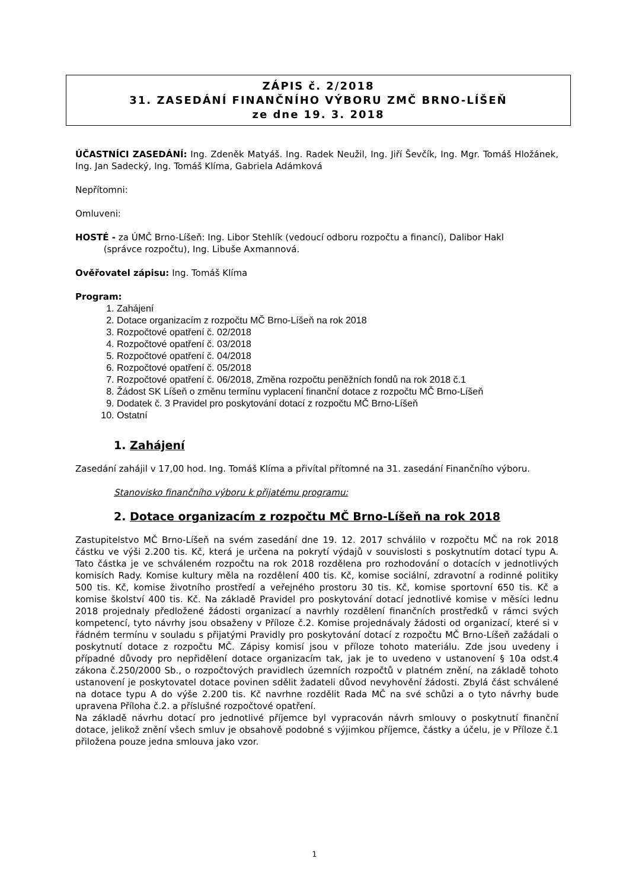ZÁPIS č. 2/2018
31. ZASEDÁNÍ FINANČNÍHO VÝBORU ZMČ BRNO-LÍŠEŇ
ze dne 19. 3. 2018
ÚČASTNÍCI ZASEDÁNÍ: Ing. Zdeněk Matyáš. Ing. Radek Neužil, Ing. Jiří Ševčík, Ing. Mgr. Tomáš Hložánek, Ing. Jan Sadecký, Ing. Tomáš Klíma, Gabriela Adámková
Nepřítomni:
Omluveni:
HOSTÉ - za ÚMČ Brno-Líšeň: Ing. Libor Stehlík (vedoucí odboru rozpočtu a financí), Dalibor Hakl
(správce rozpočtu), Ing. Libuše Axmannová.
Ověřovatel zápisu: Ing. Tomáš Klíma
Program:
1. Zahájení
2. Dotace organizacím z rozpočtu MČ Brno-Líšeň na rok 2018
3. Rozpočtové opatření č. 02/2018
4. Rozpočtové opatření č. 03/2018
5. Rozpočtové opatření č. 04/2018
6. Rozpočtové opatření č. 05/2018
7. Rozpočtové opatření č. 06/2018, Změna rozpočtu peněžních fondů na rok 2018 č.1
8. Žádost SK Líšeň o změnu termínu vyplacení finanční dotace z rozpočtu MČ Brno-Líšeň
9. Dodatek č. 3 Pravidel pro poskytování dotací z rozpočtu MČ Brno-Líšeň
10. Ostatní
1. Zahájení
Zasedání zahájil v 17,00 hod. Ing. Tomáš Klíma a přivítal přítomné na 31. zasedání Finančního výboru.
Stanovisko finančního výboru k přijatému programu:
2. Dotace organizacím z rozpočtu MČ Brno-Líšeň na rok 2018
Zastupitelstvo MČ Brno-Líšeň na svém zasedání dne 19. 12. 2017 schválilo v rozpočtu MČ na rok 2018 částku ve výši 2.200 tis. Kč, která je určena na pokrytí výdajů v souvislosti s poskytnutím dotací typu A. Tato částka je ve schváleném rozpočtu na rok 2018 rozdělena pro rozhodování o dotacích v jednotlivých komisích Rady. Komise kultury měla na rozdělení 400 tis. Kč, komise sociální, zdravotní a rodinné politiky 500 tis. Kč, komise životního prostředí a veřejného prostoru 30 tis. Kč, komise sportovní 650 tis. Kč a komise školství 400 tis. Kč. Na základě Pravidel pro poskytování dotací jednotlivé komise v měsíci lednu 2018 projednaly předložené žádosti organizací a navrhly rozdělení finančních prostředků v rámci svých kompetencí, tyto návrhy jsou obsaženy v Příloze č.2. Komise projednávaly žádosti od organizací, které si v řádném termínu v souladu s přijatými Pravidly pro poskytování dotací z rozpočtu MČ Brno-Líšeň zažádali o poskytnutí dotace z rozpočtu MČ. Zápisy komisí jsou v příloze tohoto materiálu. Zde jsou uvedeny i případné důvody pro nepřidělení dotace organizacím tak, jak je to uvedeno v ustanovení § 10a odst.4 zákona č.250/2000 Sb., o rozpočtových pravidlech územních rozpočtů v platném znění, na základě tohoto ustanovení je poskytovatel dotace povinen sdělit žadateli důvod nevyhovění žádosti. Zbylá část schválené na dotace typu A do výše 2.200 tis. Kč navrhne rozdělit Rada MČ na své schůzi a o tyto návrhy bude upravena Příloha č.2. a příslušné rozpočtové opatření.
Na základě návrhu dotací pro jednotlivé příjemce byl vypracován návrh smlouvy o poskytnutí finanční dotace, jelikož znění všech smluv je obsahově podobné s výjimkou příjemce, částky a účelu, je v Příloze č.1 přiložena pouze jedna smlouva jako vzor.
1